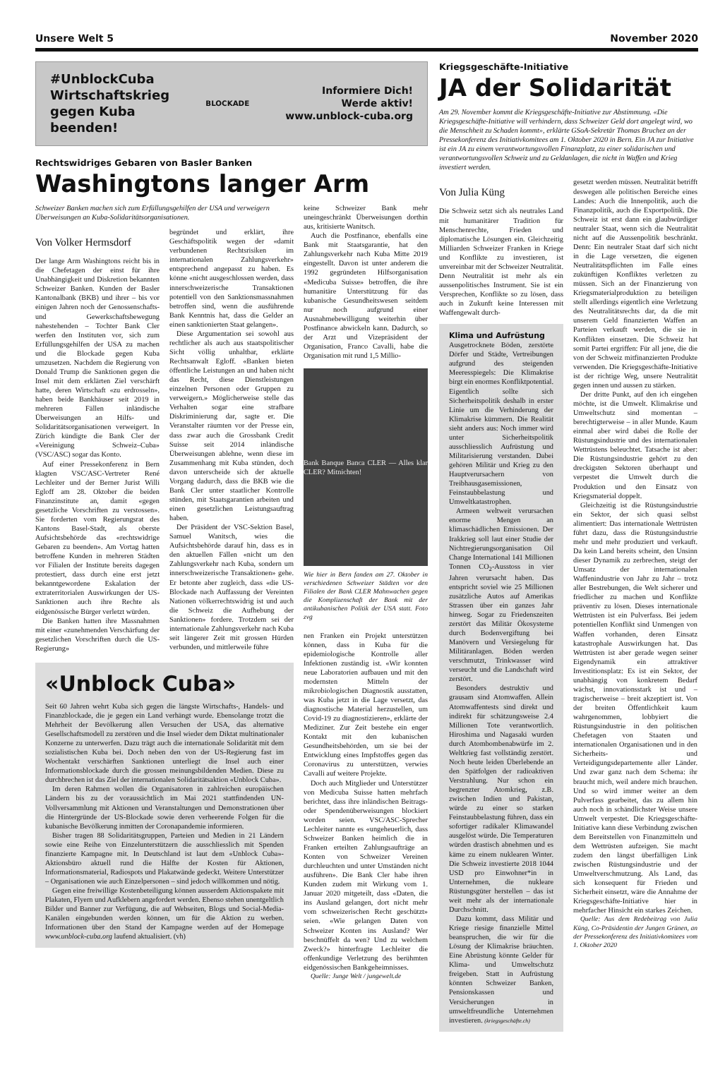Unsere Welt 5 November 2020
#UnblockCuba
Wirtschaftskrieg
gegen Kuba
beenden!
BLOCKADE
Informiere Dich!
Werde aktiv!
www.unblock-cuba.org
Rechtswidriges Gebaren von Basler Banken
Washingtons langer Arm
Schweizer Banken machen sich zum Erfüllungsgehilfen der USA und verweigern Überweisungen an Kuba-Solidaritätsorganisationen.
Von Volker Hermsdorf
Der lange Arm Washingtons reicht bis in die Chefetagen der einst für ihre Unabhängigkeit und Diskretion bekannten Schweizer Banken. Kunden der Basler Kantonalbank (BKB) und ihrer – bis vor einigen Jahren noch der Genossenschafts- und Gewerkschaftsbewegung nahestehenden – Tochter Bank Cler werfen den Instituten vor, sich zum Erfüllungsgehilfen der USA zu machen und die Blockade gegen Kuba umzusetzen. Nachdem die Regierung von Donald Trump die Sanktionen gegen die Insel mit dem erklärten Ziel verschärft hatte, deren Wirtschaft «zu erdrosseln», haben beide Bankhäuser seit 2019 in mehreren Fällen inländische Überweisungen an Hilfs- und Solidaritätsorganisationen verweigert. In Zürich kündigte die Bank Cler der «Vereinigung Schweiz–Cuba» (VSC/ASC) sogar das Konto.
Auf einer Pressekonferenz in Bern klagten VSC/ASC-Vertreter René Lechleiter und der Berner Jurist Willi Egloff am 28. Oktober die beiden Finanzinstitute an, damit «gegen gesetzliche Vorschriften zu verstossen». Sie forderten vom Regierungsrat des Kantons Basel-Stadt, als oberste Aufsichtsbehörde das «rechtswidrige Gebaren zu beenden». Am Vortag hatten betroffene Kunden in mehreren Städten vor Filialen der Institute bereits dagegen protestiert, dass durch eine erst jetzt bekanntgewordene Eskalation der extraterritorialen Auswirkungen der US-Sanktionen auch ihre Rechte als eidgenössische Bürger verletzt würden.
Die Banken hatten ihre Massnahmen mit einer «zunehmenden Verschärfung der gesetzlichen Vorschriften durch die US-Regierung»
begründet und erklärt, ihre Geschäftspolitik wegen der «damit verbundenen Rechtsrisiken im internationalen Zahlungsverkehr» entsprechend angepasst zu haben. Es könne «nicht ausgeschlossen werden, dass innerschweizerische Transaktionen potentiell von den Sanktionsmassnahmen betroffen sind, wenn die ausführende Bank Kenntnis hat, dass die Gelder an einen sanktionierten Staat gelangen».
Diese Argumentation sei sowohl aus rechtlicher als auch aus staatspolitischer Sicht völlig unhaltbar, erklärte Rechtsanwalt Egloff. «Banken bieten öffentliche Leistungen an und haben nicht das Recht, diese Dienstleistungen einzelnen Personen oder Gruppen zu verweigern.» Möglicherweise stelle das Verhalten sogar eine strafbare Diskriminierung dar, sagte er. Die Veranstalter räumten vor der Presse ein, dass zwar auch die Grossbank Credit Suisse seit 2014 inländische Überweisungen ablehne, wenn diese im Zusammenhang mit Kuba stünden, doch davon unterscheide sich der aktuelle Vorgang dadurch, dass die BKB wie die Bank Cler unter staatlicher Kontrolle stünden, mit Staatsgarantien arbeiten und einen gesetzlichen Leistungsauftrag haben.
Der Präsident der VSC-Sektion Basel, Samuel Wanitsch, wies die Aufsichtsbehörde darauf hin, dass es in den aktuellen Fällen «nicht um den Zahlungsverkehr nach Kuba, sondern um innerschweizerische Transaktionen» gehe. Er betonte aber zugleich, dass «die US-Blockade nach Auffassung der Vereinten Nationen völkerrechtswidrig ist und auch die Schweiz die Aufhebung der Sanktionen» fordere. Trotzdem sei der internationale Zahlungsverkehr nach Kuba seit längerer Zeit mit grossen Hürden verbunden, und mittlerweile führe
«Unblock Cuba»
Seit 60 Jahren wehrt Kuba sich gegen die längste Wirtschafts-, Handels- und Finanzblockade, die je gegen ein Land verhängt wurde. Ebensolange trotzt die Mehrheit der Bevölkerung allen Versuchen der USA, das alternative Gesellschaftsmodell zu zerstören und die Insel wieder dem Diktat multinationaler Konzerne zu unterwerfen. Dazu trägt auch die internationale Solidarität mit dem sozialistischen Kuba bei. Doch neben den von der US-Regierung fast im Wochentakt verschärften Sanktionen unterliegt die Insel auch einer Informationsblockade durch die grossen meinungsbildenden Medien. Diese zu durchbrechen ist das Ziel der internationalen Solidaritätsaktion «Unblock Cuba».
Im deren Rahmen wollen die Organisatoren in zahlreichen europäischen Ländern bis zu der voraussichtlich im Mai 2021 stattfindenden UN-Vollversammlung mit Aktionen und Veranstaltungen und Demonstrationen über die Hintergründe der US-Blockade sowie deren verheerende Folgen für die kubanische Bevölkerung inmitten der Coronapandemie informieren.
Bisher tragen 88 Solidaritätsgruppen, Parteien und Medien in 21 Ländern sowie eine Reihe von Einzelunterstützern die ausschliesslich mit Spenden finanzierte Kampagne mit. In Deutschland ist laut dem «Unblock Cuba»-Aktionsbüro aktuell rund die Hälfte der Kosten für Aktionen, Informationsmaterial, Radiospots und Plakatwände gedeckt. Weitere Unterstützer – Organisationen wie auch Einzelpersonen – sind jedoch willkommen und nötig.
Gegen eine freiwillige Kostenbeteiligung können ausserdem Aktionspakete mit Plakaten, Flyern und Aufklebern angefordert werden. Ebenso stehen unentgeltlich Bilder und Banner zur Verfügung, die auf Webseiten, Blogs und Social-Media-Kanälen eingebunden werden können, um für die Aktion zu werben. Informationen über den Stand der Kampagne werden auf der Homepage www.unblock-cuba.org laufend aktualisiert. (vh)
keine Schweizer Bank mehr uneingeschränkt Überweisungen dorthin aus, kritisierte Wanitsch.
Auch die Postfinance, ebenfalls eine Bank mit Staatsgarantie, hat den Zahlungsverkehr nach Kuba Mitte 2019 eingestellt. Davon ist unter anderem die 1992 gegründeten Hilfsorganisation «Medicuba Suisse» betroffen, die ihre humanitäre Unterstützung für das kubanische Gesundheitswesen seitdem nur noch aufgrund einer Ausnahmebewilligung weiterhin über Postfinance abwickeln kann. Dadurch, so der Arzt und Vizepräsident der Organisation, Franco Cavalli, habe die Organisation mit rund 1,5 Millio-
Bank Banque Banca CLER — Alles klar CLER? Mitnichten!
Wie hier in Bern fanden am 27. Oktober in verschiedenen Schweizer Städten vor den Filialen der Bank CLER Mahnwachen gegen die Komplizenschaft der Bank mit der antikubanischen Politik der USA statt. Foto zvg
nen Franken ein Projekt unterstützen können, dass in Kuba für die epidemiologische Kontrolle aller Infektionen zuständig ist. «Wir konnten neue Laboratorien aufbauen und mit den modernsten Mitteln der mikrobiologischen Diagnostik ausstatten, was Kuba jetzt in die Lage versetzt, das diagnostische Material herzustellen, um Covid-19 zu diagnostizieren», erklärte der Mediziner. Zur Zeit bestehe ein enger Kontakt mit den kubanischen Gesundheitsbehörden, um sie bei der Entwicklung eines Impfstoffes gegen das Coronavirus zu unterstützen, verwies Cavalli auf weitere Projekte.
Doch auch Mitglieder und Unterstützer von Medicuba Suisse hatten mehrfach berichtet, dass ihre inländischen Beitrags- oder Spendenüberweisungen blockiert worden seien. VSC/ASC-Sprecher Lechleiter nannte es «ungeheuerlich, dass Schweizer Banken heimlich die in Franken erteilten Zahlungsaufträge an Konten von Schweizer Vereinen durchleuchten und unter Umständen nicht ausführen». Die Bank Cler habe ihren Kunden zudem mit Wirkung vom 1. Januar 2020 mitgeteilt, dass «Daten, die ins Ausland gelangen, dort nicht mehr vom schweizerischen Recht geschützt» seien. «Wie gelangen Daten von Schweizer Konten ins Ausland? Wer beschnüffelt da wen? Und zu welchem Zweck?» hinterfragte Lechleiter die offenkundige Verletzung des berühmten eidgenössischen Bankgeheimnisses.
Quelle: Junge Welt / jungewelt.de
Kriegsgeschäfte-Initiative
JA der Solidarität
Am 29. November kommt die Kriegsgeschäfte-Initiative zur Abstimmung. «Die Kriegsgeschäfte-Initiative will verhindern, dass Schweizer Geld dort angelegt wird, wo die Menschheit zu Schaden kommt», erklärte GSoA-Sekretär Thomas Bruchez an der Pressekonferenz des Initiativkomitees am 1. Oktober 2020 in Bern. Ein JA zur Initiative ist ein JA zu einem verantwortungsvollen Finanzplatz, zu einer solidarischen und verantwortungsvollen Schweiz und zu Geldanlagen, die nicht in Waffen und Krieg investiert werden.
Von Julia Küng
Die Schweiz setzt sich als neutrales Land mit humanitärer Tradition für Menschenrechte, Frieden und diplomatische Lösungen ein. Gleichzeitig Milliarden Schweizer Franken in Kriege und Konflikte zu investieren, ist unvereinbar mit der Schweizer Neutralität. Denn Neutralität ist mehr als ein aussenpolitisches Instrument. Sie ist ein Versprechen, Konflikte so zu lösen, dass auch in Zukunft keine Interessen mit Waffengewalt durch-
Klima und Aufrüstung
Ausgetrocknete Böden, zerstörte Dörfer und Städte, Vertreibungen aufgrund des steigenden Meeresspiegels: Die Klimakrise birgt ein enormes Konfliktpotential. Eigentlich sollte sich Sicherheitspolitik deshalb in erster Linie um die Verhinderung der Klimakrise kümmern. Die Realität sieht anders aus: Noch immer wird unter Sicherheitspolitik ausschliesslich Aufrüstung und Militarisierung verstanden. Dabei gehören Militär und Krieg zu den Hauptverursachern von Treibhausgasemissionen, Feinstaubbelastung und Umweltkatastrophen.
Armeen weltweit verursachen enorme Mengen an klimaschädlichen Emissionen. Der Irakkrieg soll laut einer Studie der Nichtregierungsorganisation Oil Change International 141 Millionen Tonnen CO<sub>2</sub>-Ausstoss in vier Jahren verursacht haben. Das entspricht soviel wie 25 Millionen zusätzliche Autos auf Amerikas Strassen über ein ganzes Jahr hinweg. Sogar zu Friedenszeiten zerstört das Militär Ökosysteme durch Bodenvergiftung bei Manövern und Versiegelung für Militäranlagen. Böden werden verschmutzt, Trinkwasser wird verseucht und die Landschaft wird zerstört.
Besonders destruktiv und grausam sind Atomwaffen. Allein Atomwaffentests sind direkt und indirekt für schätzungsweise 2.4 Millionen Tote verantwortlich. Hiroshima und Nagasaki wurden durch Atombombenabwürfe im 2. Weltkrieg fast vollständig zerstört. Noch heute leiden Überlebende an den Spätfolgen der radioaktiven Verstrahlung. Nur schon ein begrenzter Atomkrieg, z.B. zwischen Indien und Pakistan, würde zu einer so starken Feinstaubbelastung führen, dass ein sofortiger radikaler Klimawandel ausgelöst würde. Die Temperaturen würden drastisch abnehmen und es käme zu einem nuklearen Winter. Die Schweiz investierte 2018 1044 USD pro Einwohner*in in Unternehmen, die nukleare Rüstungsgüter herstellen – das ist weit mehr als der internationale Durchschnitt.
Dazu kommt, dass Militär und Kriege riesige finanzielle Mittel beanspruchen, die wir für die Lösung der Klimakrise bräuchten. Eine Abrüstung könnte Gelder für Klima- und Umweltschutz freigeben. Statt in Aufrüstung könnten Schweizer Banken, Pensionskassen und Versicherungen in umweltfreundliche Unternehmen investieren. (kriegsgeschäfte.ch)
gesetzt werden müssen. Neutralität betrifft deswegen alle politischen Bereiche eines Landes: Auch die Innenpolitik, auch die Finanzpolitik, auch die Exportpolitik. Die Schweiz ist erst dann ein glaubwürdiger neutraler Staat, wenn sich die Neutralität nicht auf die Aussenpolitik beschränkt. Denn: Ein neutraler Staat darf sich nicht in die Lage versetzen, die eigenen Neutralitätspflichten im Falle eines zukünftigen Konfliktes verletzen zu müssen. Sich an der Finanzierung von Kriegsmaterialproduktion zu beteiligen stellt allerdings eigentlich eine Verletzung des Neutralitätsrechts dar, da die mit unserem Geld finanzierten Waffen an Parteien verkauft werden, die sie in Konflikten einsetzen. Die Schweiz hat somit Partei ergriffen: Für all jene, die die von der Schweiz mitfinanzierten Produkte verwenden. Die Kriegsgeschäfte-Initiative ist der richtige Weg, unsere Neutralität gegen innen und aussen zu stärken.
Der dritte Punkt, auf den ich eingehen möchte, ist die Umwelt. Klimakrise und Umweltschutz sind momentan – berechtigterweise – in aller Munde. Kaum einmal aber wird dabei die Rolle der Rüstungsindustrie und des internationalen Wettrüstens beleuchtet. Tatsache ist aber: Die Rüstungsindustrie gehört zu den dreckigsten Sektoren überhaupt und verpestet die Umwelt durch die Produktion und den Einsatz von Kriegsmaterial doppelt.
Gleichzeitig ist die Rüstungsindustrie ein Sektor, der sich quasi selbst alimentiert: Das internationale Wettrüsten führt dazu, dass die Rüstungsindustrie mehr und mehr produziert und verkauft. Da kein Land bereits scheint, den Unsinn dieser Dynamik zu zerbrechen, steigt der Umsatz der internationalen Waffenindustrie von Jahr zu Jahr – trotz aller Bestrebungen, die Welt sicherer und friedlicher zu machen und Konflikte präventiv zu lösen. Dieses internationale Wettrüsten ist ein Pulverfass. Bei jedem potentiellen Konflikt sind Unmengen von Waffen vorhanden, deren Einsatz katastrophale Auswirkungen hat. Das Wettrüsten ist aber gerade wegen seiner Eigendynamik ein attraktiver Investitionsplatz: Es ist ein Sektor, der unabhängig von konkretem Bedarf wächst, innovationsstark ist und – tragischerweise – breit akzeptiert ist. Von der breiten Öffentlichkeit kaum wahrgenommen, lobbyiert die Rüstungsindustrie in den politischen Chefetagen von Staaten und internationalen Organisationen und in den Sicherheits- und Verteidigungsdepartemente aller Länder. Und zwar ganz nach dem Schema: ihr braucht mich, weil andere mich brauchen. Und so wird immer weiter an dem Pulverfass gearbeitet, das zu allem hin auch noch in schändlichster Weise unsere Umwelt verpestet. Die Kriegsgeschäfte-Initiative kann diese Verbindung zwischen dem Bereitstellen von Finanzmitteln und dem Wettrüsten aufzeigen. Sie macht zudem den längst überfälligen Link zwischen Rüstungsindustrie und der Umweltverschmutzung. Als Land, das sich konsequent für Frieden und Sicherheit einsetzt, wäre die Annahme der Kriegsgeschäfte-Initiative hier in mehrfacher Hinsicht ein starkes Zeichen.
Quelle: Aus dem Redebeitrag von Julia Küng, Co-Präsidentin der Jungen Grünen, an der Pressekonferenz des Initiativkomitees vom 1. Oktober 2020